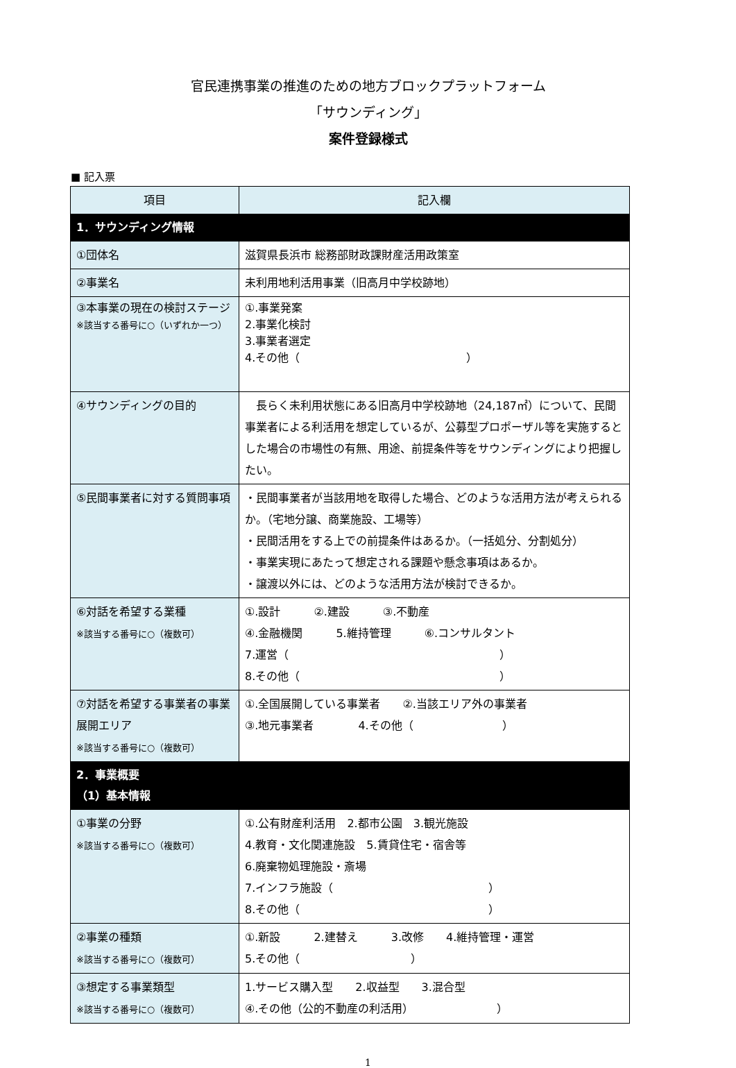官民連携事業の推進のための地方ブロックプラットフォーム
「サウンディング」
案件登録様式
■ 記入票
| 項目 | 記入欄 |
| --- | --- |
| 1．サウンディング情報 | |
| ①団体名 | 滋賀県長浜市 総務部財政課財産活用政策室 |
| ②事業名 | 未利用地利活用事業（旧高月中学校跡地） |
| ③本事業の現在の検討ステージ ※該当する番号に○（いずれか一つ） | ①.事業発案 2.事業化検討 3.事業者選定 4.その他（ ） |
| ④サウンディングの目的 | 長らく未利用状態にある旧高月中学校跡地（24,187㎡）について、民間事業者による利活用を想定しているが、公募型プロポーザル等を実施するとした場合の市場性の有無、用途、前提条件等をサウンディングにより把握したい。 |
| ⑤民間事業者に対する質問事項 | ・民間事業者が当該用地を取得した場合、どのような活用方法が考えられるか。（宅地分譲、商業施設、工場等） ・民間活用をする上での前提条件はあるか。（一括処分、分割処分） ・事業実現にあたって想定される課題や懸念事項はあるか。 ・譲渡以外には、どのような活用方法が検討できるか。 |
| ⑥対話を希望する業種 ※該当する番号に○（複数可） | ①.設計 ②.建設 ③.不動産 ④.金融機関 5.維持管理 ⑥.コンサルタント 7.運営（ ） 8.その他（ ） |
| ⑦対話を希望する事業者の事業展開エリア ※該当する番号に○（複数可） | ①.全国展開している事業者 ②.当該エリア外の事業者 ③.地元事業者 4.その他（ ） |
| 2．事業概要 （1）基本情報 | |
| ①事業の分野 ※該当する番号に○（複数可） | ①.公有財産利活用 2.都市公園 3.観光施設 4.教育・文化関連施設 5.賃貸住宅・宿舎等 6.廃棄物処理施設・斎場 7.インフラ施設（ ） 8.その他（ ） |
| ②事業の種類 ※該当する番号に○（複数可） | ①.新設 2.建替え 3.改修 4.維持管理・運営 5.その他（ ） |
| ③想定する事業類型 ※該当する番号に○（複数可） | 1.サービス購入型 2.収益型 3.混合型 ④.その他（公的不動産の利活用） ） |
1